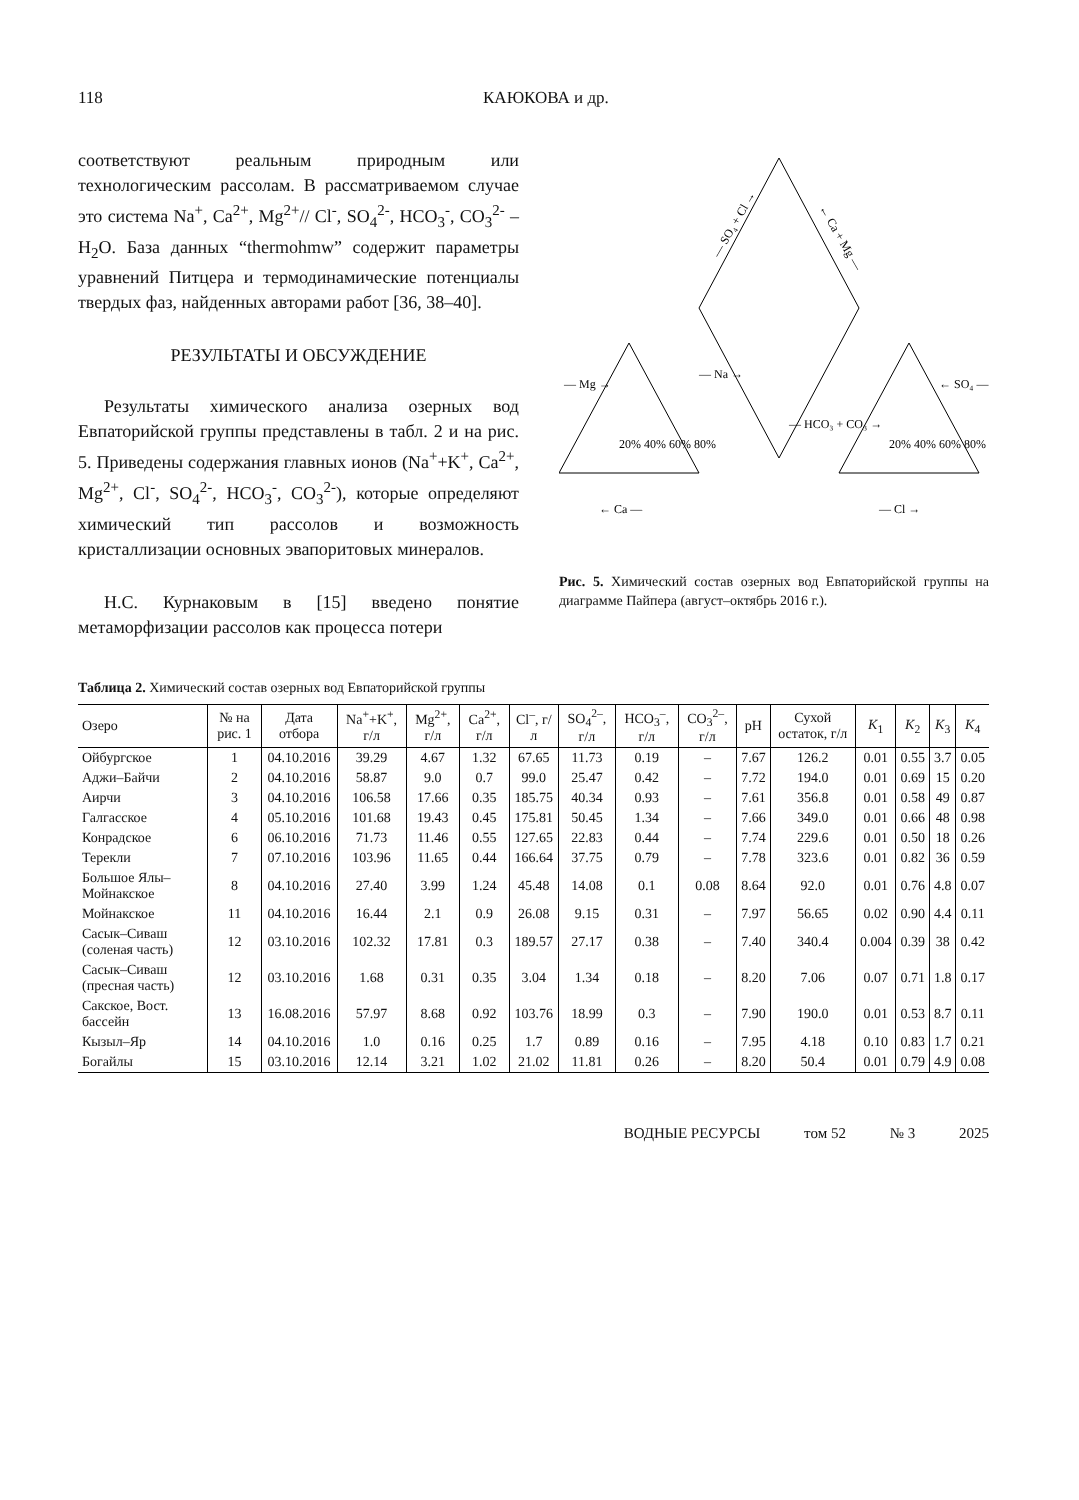118 КАЮКОВА и др.
соответствуют реальным природным или технологическим рассолам. В рассматриваемом случае это система Na<sup>+</sup>, Ca<sup>2+</sup>, Mg<sup>2+</sup>// Cl<sup>-</sup>, SO<sub>4</sub><sup>2-</sup>, HCO<sub>3</sub><sup>-</sup>, CO<sub>3</sub><sup>2-</sup> – H<sub>2</sub>O. База данных “thermohmw” содержит параметры уравнений Питцера и термодинамические потенциалы твердых фаз, найденных авторами работ [36, 38–40].
РЕЗУЛЬТАТЫ И ОБСУЖДЕНИЕ
Результаты химического анализа озерных вод Евпаторийской группы представлены в табл. 2 и на рис. 5. Приведены содержания главных ионов (Na<sup>+</sup>+K<sup>+</sup>, Ca<sup>2+</sup>, Mg<sup>2+</sup>, Cl<sup>-</sup>, SO<sub>4</sub><sup>2-</sup>, HCO<sub>3</sub><sup>-</sup>, CO<sub>3</sub><sup>2-</sup>), которые определяют химический тип рассолов и возможность кристаллизации основных эвапоритовых минералов.
Н.С. Курнаковым в [15] введено понятие метаморфизации рассолов как процесса потери
← Ca —
— Cl →
— SO₄ + Cl →
← Ca + Mg —
— Mg →
— Na →
— HCO₃ + CO₃ →
← SO₄ —
20% 40% 60% 80%
20% 40% 60% 80%
Рис. 5. Химический состав озерных вод Евпаторийской группы на диаграмме Пайпера (август–октябрь 2016 г.).
Таблица 2. Химический состав озерных вод Евпаторийской группы
| Озеро | № на рис. 1 | Дата отбора | Na<sup>+</sup>+K<sup>+</sup>, г/л | Mg<sup>2+</sup>, г/л | Ca<sup>2+</sup>, г/л | Cl<sup>–</sup>, г/л | SO<sub>4</sub><sup>2–</sup>, г/л | HCO<sub>3</sub><sup>–</sup>, г/л | CO<sub>3</sub><sup>2–</sup>, г/л | pH | Сухой остаток, г/л | K<sub>1</sub> | K<sub>2</sub> | K<sub>3</sub> | K<sub>4</sub> |
| --- | --- | --- | --- | --- | --- | --- | --- | --- | --- | --- | --- | --- | --- | --- | --- |
| Ойбургское | 1 | 04.10.2016 | 39.29 | 4.67 | 1.32 | 67.65 | 11.73 | 0.19 | – | 7.67 | 126.2 | 0.01 | 0.55 | 3.7 | 0.05 |
| Аджи–Байчи | 2 | 04.10.2016 | 58.87 | 9.0 | 0.7 | 99.0 | 25.47 | 0.42 | – | 7.72 | 194.0 | 0.01 | 0.69 | 15 | 0.20 |
| Аирчи | 3 | 04.10.2016 | 106.58 | 17.66 | 0.35 | 185.75 | 40.34 | 0.93 | – | 7.61 | 356.8 | 0.01 | 0.58 | 49 | 0.87 |
| Галгасское | 4 | 05.10.2016 | 101.68 | 19.43 | 0.45 | 175.81 | 50.45 | 1.34 | – | 7.66 | 349.0 | 0.01 | 0.66 | 48 | 0.98 |
| Конрадское | 6 | 06.10.2016 | 71.73 | 11.46 | 0.55 | 127.65 | 22.83 | 0.44 | – | 7.74 | 229.6 | 0.01 | 0.50 | 18 | 0.26 |
| Терекли | 7 | 07.10.2016 | 103.96 | 11.65 | 0.44 | 166.64 | 37.75 | 0.79 | – | 7.78 | 323.6 | 0.01 | 0.82 | 36 | 0.59 |
| Большое Ялы–Мойнакское | 8 | 04.10.2016 | 27.40 | 3.99 | 1.24 | 45.48 | 14.08 | 0.1 | 0.08 | 8.64 | 92.0 | 0.01 | 0.76 | 4.8 | 0.07 |
| Мойнакское | 11 | 04.10.2016 | 16.44 | 2.1 | 0.9 | 26.08 | 9.15 | 0.31 | – | 7.97 | 56.65 | 0.02 | 0.90 | 4.4 | 0.11 |
| Сасык–Сиваш (соленая часть) | 12 | 03.10.2016 | 102.32 | 17.81 | 0.3 | 189.57 | 27.17 | 0.38 | – | 7.40 | 340.4 | 0.004 | 0.39 | 38 | 0.42 |
| Сасык–Сиваш (пресная часть) | 12 | 03.10.2016 | 1.68 | 0.31 | 0.35 | 3.04 | 1.34 | 0.18 | – | 8.20 | 7.06 | 0.07 | 0.71 | 1.8 | 0.17 |
| Сакское, Вост. бассейн | 13 | 16.08.2016 | 57.97 | 8.68 | 0.92 | 103.76 | 18.99 | 0.3 | – | 7.90 | 190.0 | 0.01 | 0.53 | 8.7 | 0.11 |
| Кызыл–Яр | 14 | 04.10.2016 | 1.0 | 0.16 | 0.25 | 1.7 | 0.89 | 0.16 | – | 7.95 | 4.18 | 0.10 | 0.83 | 1.7 | 0.21 |
| Богайлы | 15 | 03.10.2016 | 12.14 | 3.21 | 1.02 | 21.02 | 11.81 | 0.26 | – | 8.20 | 50.4 | 0.01 | 0.79 | 4.9 | 0.08 |
ВОДНЫЕ РЕСУРСЫ том 52 № 3 2025